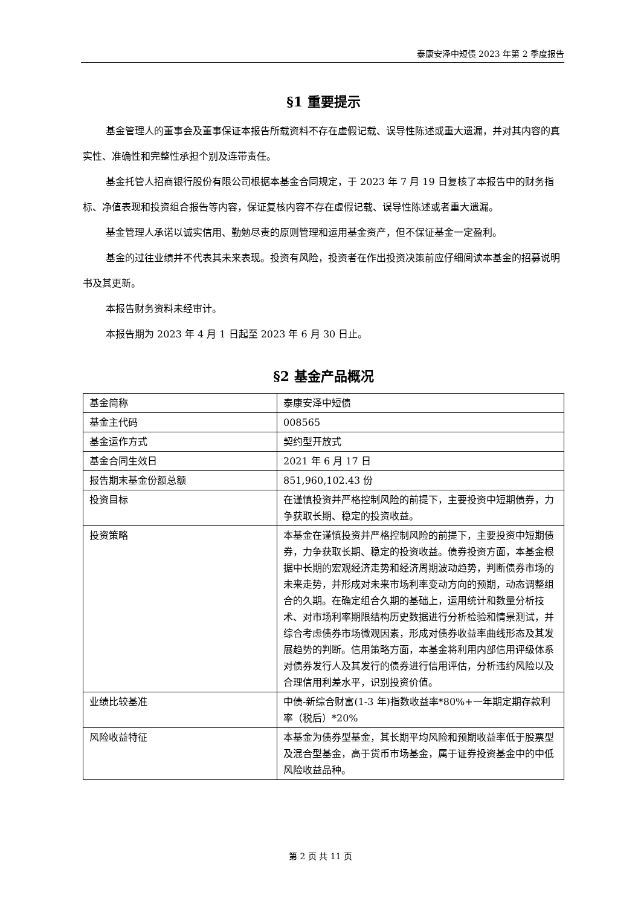泰康安泽中短债 2023 年第 2 季度报告
§1 重要提示
基金管理人的董事会及董事保证本报告所载资料不存在虚假记载、误导性陈述或重大遗漏，并对其内容的真实性、准确性和完整性承担个别及连带责任。
基金托管人招商银行股份有限公司根据本基金合同规定，于 2023 年 7 月 19 日复核了本报告中的财务指标、净值表现和投资组合报告等内容，保证复核内容不存在虚假记载、误导性陈述或者重大遗漏。
基金管理人承诺以诚实信用、勤勉尽责的原则管理和运用基金资产，但不保证基金一定盈利。
基金的过往业绩并不代表其未来表现。投资有风险，投资者在作出投资决策前应仔细阅读本基金的招募说明书及其更新。
本报告财务资料未经审计。
本报告期为 2023 年 4 月 1 日起至 2023 年 6 月 30 日止。
§2 基金产品概况
| 基金简称 | 泰康安泽中短债 |
| 基金主代码 | 008565 |
| 基金运作方式 | 契约型开放式 |
| 基金合同生效日 | 2021 年 6 月 17 日 |
| 报告期末基金份额总额 | 851,960,102.43 份 |
| 投资目标 | 在谨慎投资并严格控制风险的前提下，主要投资中短期债券，力争获取长期、稳定的投资收益。 |
| 投资策略 | 本基金在谨慎投资并严格控制风险的前提下，主要投资中短期债券，力争获取长期、稳定的投资收益。债券投资方面，本基金根据中长期的宏观经济走势和经济周期波动趋势，判断债券市场的未来走势，并形成对未来市场利率变动方向的预期，动态调整组合的久期。在确定组合久期的基础上，运用统计和数量分析技术、对市场利率期限结构历史数据进行分析检验和情景测试，并综合考虑债券市场微观因素，形成对债券收益率曲线形态及其发展趋势的判断。信用策略方面，本基金将利用内部信用评级体系对债券发行人及其发行的债券进行信用评估，分析违约风险以及合理信用利差水平，识别投资价值。 |
| 业绩比较基准 | 中债-新综合财富(1-3 年)指数收益率*80%+一年期定期存款利率（税后）*20% |
| 风险收益特征 | 本基金为债券型基金，其长期平均风险和预期收益率低于股票型及混合型基金，高于货币市场基金，属于证券投资基金中的中低风险收益品种。 |
第 2 页 共 11 页